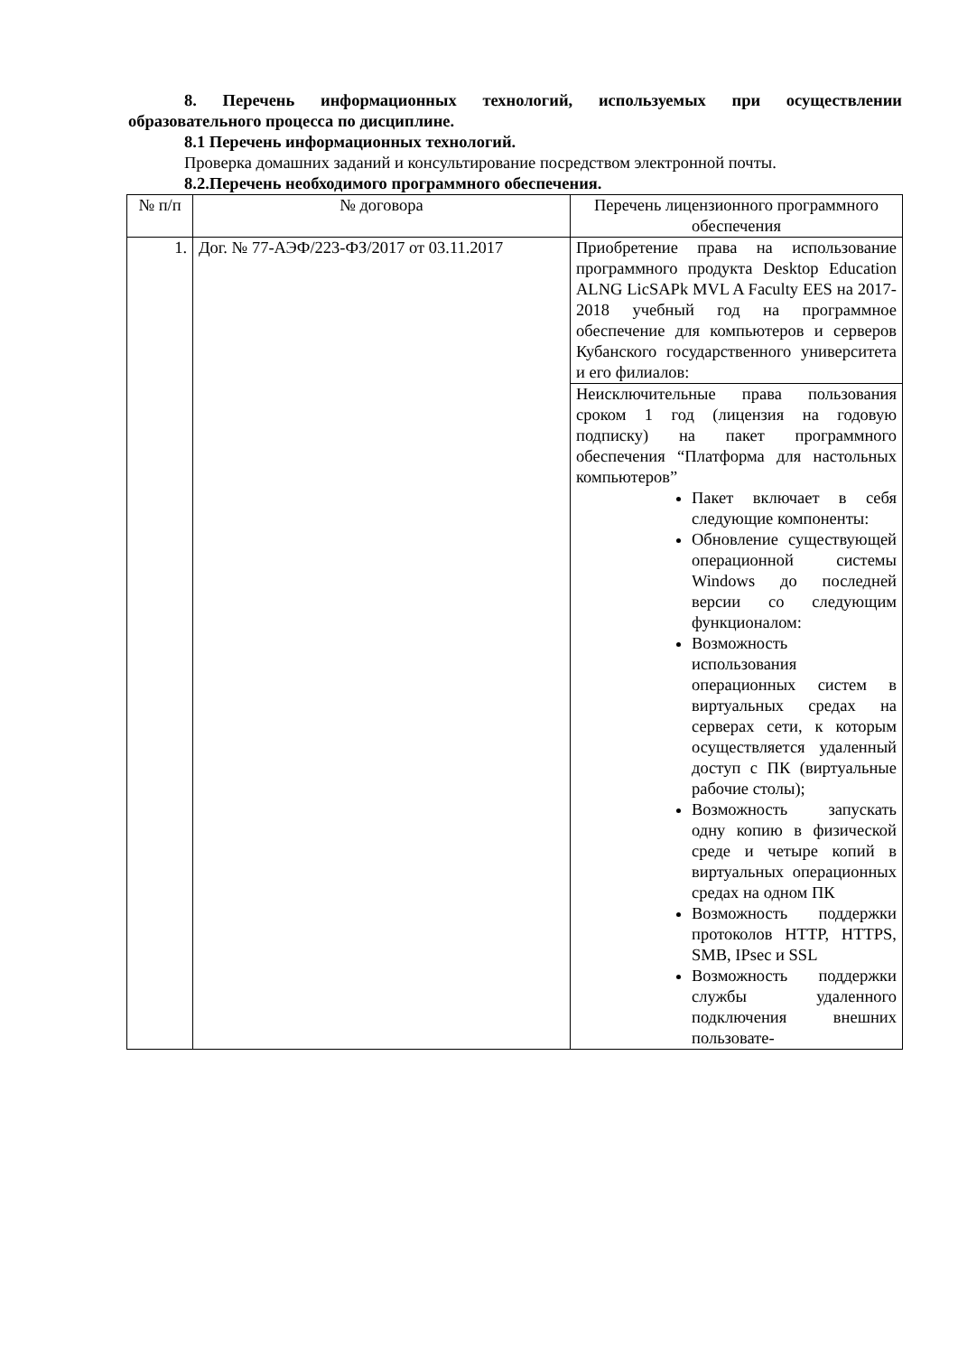8. Перечень информационных технологий, используемых при осуществлении образовательного процесса по дисциплине.
8.1 Перечень информационных технологий.
Проверка домашних заданий и консультирование посредством электронной почты.
8.2.Перечень необходимого программного обеспечения.
| № п/п | № договора | Перечень лицензионного программного обеспечения |
| --- | --- | --- |
| 1. | Дог. № 77-АЭФ/223-ФЗ/2017 от 03.11.2017 | Приобретение права на использование программного продукта Desktop Education ALNG LicSAPk MVL A Faculty EES на 2017-2018 учебный год на программное обеспечение для компьютеров и серверов Кубанского государственного университета и его филиалов: |
| | | Неисключительные права пользования сроком 1 год (лицензия на годовую подписку) на пакет программного обеспечения “Платформа для настольных компьютеров” Пакет включает в себя следующие компоненты: Обновление существующей операционной системы Windows до последней версии со следующим функционалом: Возможность использования операционных систем в виртуальных средах на серверах сети, к которым осуществляется удаленный доступ с ПК (виртуальные рабочие столы); Возможность запускать одну копию в физической среде и четыре копий в виртуальных операционных средах на одном ПК Возможность поддержки протоколов HTTP, HTTPS, SMB, IPsec и SSL Возможность поддержки службы удаленного подключения внешних пользовате- |